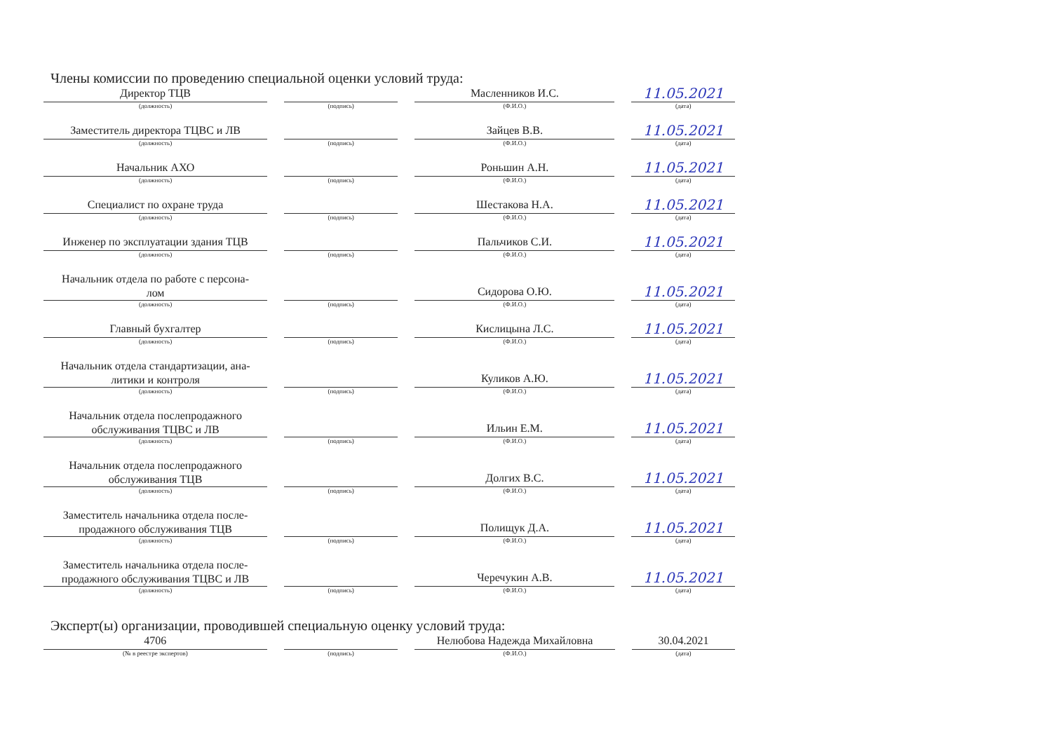Члены комиссии по проведению специальной оценки условий труда:
| Директор ТЦВ (должность) | (подпись) | Масленников И.С. (Ф.И.О.) | 11.05.2021 (дата) |
| Заместитель директора ТЦВС и ЛВ (должность) | (подпись) | Зайцев В.В. (Ф.И.О.) | 11.05.2021 (дата) |
| Начальник АХО (должность) | (подпись) | Роньшин А.Н. (Ф.И.О.) | 11.05.2021 (дата) |
| Специалист по охране труда (должность) | (подпись) | Шестакова Н.А. (Ф.И.О.) | 11.05.2021 (дата) |
| Инженер по эксплуатации здания ТЦВ (должность) | (подпись) | Пальчиков С.И. (Ф.И.О.) | 11.05.2021 (дата) |
| Начальник отдела по работе с персона- лом (должность) | (подпись) | Сидорова О.Ю. (Ф.И.О.) | 11.05.2021 (дата) |
| Главный бухгалтер (должность) | (подпись) | Кислицына Л.С. (Ф.И.О.) | 11.05.2021 (дата) |
| Начальник отдела стандартизации, ана- литики и контроля (должность) | (подпись) | Куликов А.Ю. (Ф.И.О.) | 11.05.2021 (дата) |
| Начальник отдела послепродажного обслуживания ТЦВС и ЛВ (должность) | (подпись) | Ильин Е.М. (Ф.И.О.) | 11.05.2021 (дата) |
| Начальник отдела послепродажного обслуживания ТЦВ (должность) | (подпись) | Долгих В.С. (Ф.И.О.) | 11.05.2021 (дата) |
| Заместитель начальника отдела после- продажного обслуживания ТЦВ (должность) | (подпись) | Полищук Д.А. (Ф.И.О.) | 11.05.2021 (дата) |
| Заместитель начальника отдела после- продажного обслуживания ТЦВС и ЛВ (должность) | (подпись) | Черечукин А.В. (Ф.И.О.) | 11.05.2021 (дата) |
Эксперт(ы) организации, проводившей специальную оценку условий труда:
| 4706 (№ в реестре экспертов) | (подпись) | Нелюбова Надежда Михайловна (Ф.И.О.) | 30.04.2021 (дата) |